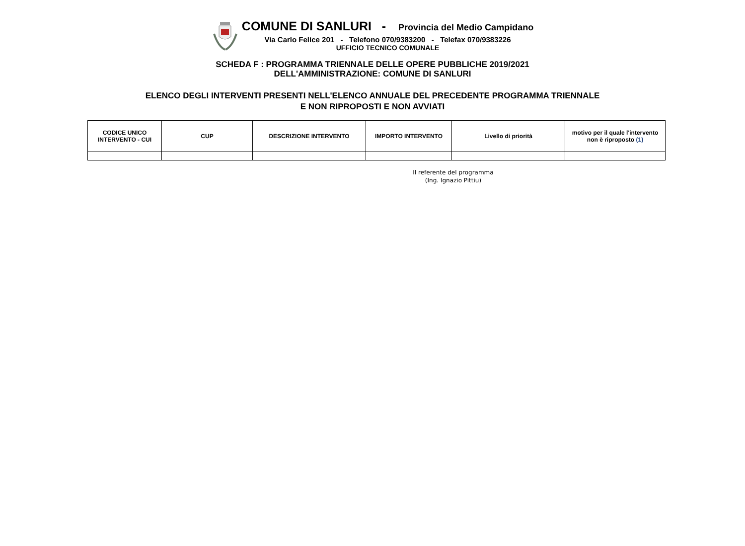COMUNE DI SANLURI - Provincia del Medio Campidano
Via Carlo Felice 201 - Telefono 070/9383200 - Telefax 070/9383226
UFFICIO TECNICO COMUNALE
SCHEDA F : PROGRAMMA TRIENNALE DELLE OPERE PUBBLICHE 2019/2021
DELL'AMMINISTRAZIONE: COMUNE DI SANLURI
ELENCO DEGLI INTERVENTI PRESENTI NELL'ELENCO ANNUALE DEL PRECEDENTE PROGRAMMA TRIENNALE
E NON RIPROPOSTI E NON AVVIATI
| CODICE UNICO INTERVENTO - CUI | CUP | DESCRIZIONE INTERVENTO | IMPORTO INTERVENTO | Livello di priorità | motivo per il quale l'intervento non è riproposto (1) |
| --- | --- | --- | --- | --- | --- |
Il referente del programma
(Ing. Ignazio Pittiu)